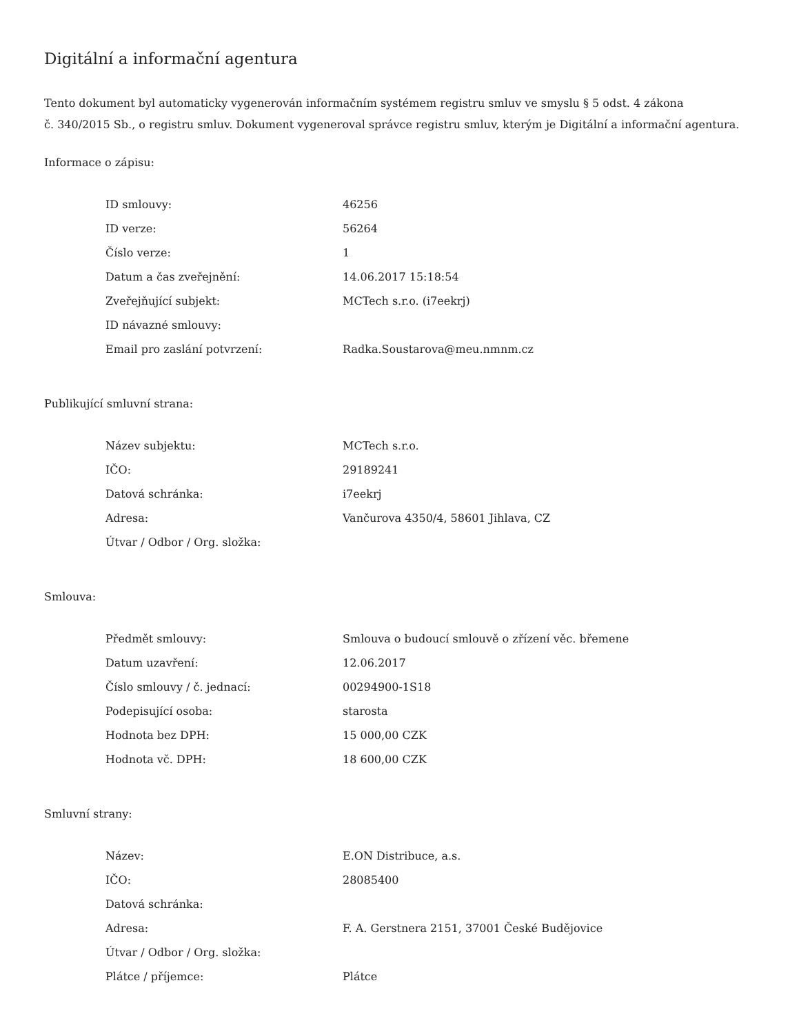Digitální a informační agentura
Tento dokument byl automaticky vygenerován informačním systémem registru smluv ve smyslu § 5 odst. 4 zákona
č. 340/2015 Sb., o registru smluv. Dokument vygeneroval správce registru smluv, kterým je Digitální a informační agentura.
Informace o zápisu:
| ID smlouvy: | 46256 |
| ID verze: | 56264 |
| Číslo verze: | 1 |
| Datum a čas zveřejnění: | 14.06.2017 15:18:54 |
| Zveřejňující subjekt: | MCTech s.r.o. (i7eekrj) |
| ID návazné smlouvy: | |
| Email pro zaslání potvrzení: | Radka.Soustarova@meu.nmnm.cz |
Publikující smluvní strana:
| Název subjektu: | MCTech s.r.o. |
| IČO: | 29189241 |
| Datová schránka: | i7eekrj |
| Adresa: | Vančurova 4350/4, 58601 Jihlava, CZ |
| Útvar / Odbor / Org. složka: | |
Smlouva:
| Předmět smlouvy: | Smlouva o budoucí smlouvě o zřízení věc. břemene |
| Datum uzavření: | 12.06.2017 |
| Číslo smlouvy / č. jednací: | 00294900-1S18 |
| Podepisující osoba: | starosta |
| Hodnota bez DPH: | 15 000,00 CZK |
| Hodnota vč. DPH: | 18 600,00 CZK |
Smluvní strany:
| Název: | E.ON Distribuce, a.s. |
| IČO: | 28085400 |
| Datová schránka: | |
| Adresa: | F. A. Gerstnera 2151, 37001 České Budějovice |
| Útvar / Odbor / Org. složka: | |
| Plátce / příjemce: | Plátce |